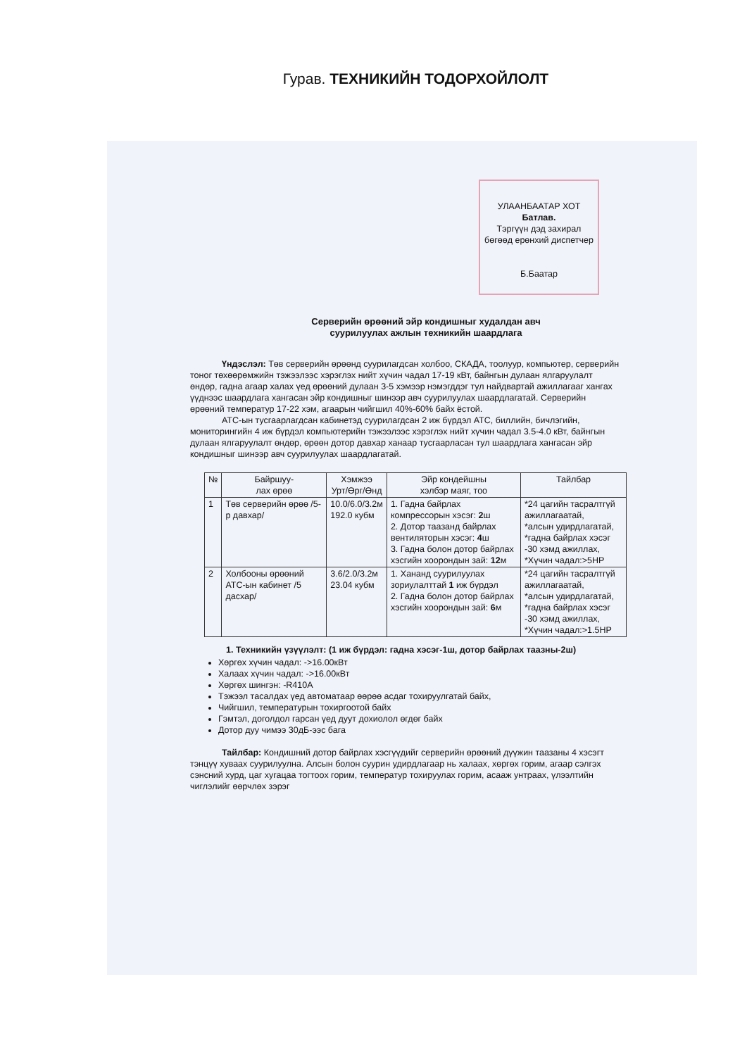Гурав. ТЕХНИКИЙН ТОДОРХОЙЛОЛТ
УЛААНБААТАР ХОТ
Батлав.
Тэргүүн дэд захирал
бөгөөд ерөнхий диспетчер
Б.Баатар
Серверийн өрөөний эйр кондишныг худалдан авч
суурилуулах ажлын техникийн шаардлага
Үндэслэл: Төв серверийн өрөөнд суурилагдсан холбоо, СКАДА, тоолуур, компьютер, серверийн тоног төхөөрөмжийн тэжээлээс хэрэглэх нийт хүчин чадал 17-19 кВт, байнгын дулаан ялгаруулалт өндөр, гадна агаар халах үед өрөөний дулаан 3-5 хэмээр нэмэгддэг тул найдвартай ажиллагааг хангах үүднээс шаардлага хангасан эйр кондишныг шинээр авч суурилуулах шаардлагатай. Серверийн өрөөний температур 17-22 хэм, агаарын чийгшил 40%-60% байх ёстой.
АТС-ын тусгаарлагдсан кабинетэд суурилагдсан 2 иж бүрдэл АТС, биллийн, бичлэгийн, мониторингийн 4 иж бүрдэл компьютерийн тэжээлээс хэрэглэх нийт хүчин чадал 3.5-4.0 кВт, байнгын дулаан ялгаруулалт өндөр, өрөөн дотор давхар ханаар тусгаарласан тул шаардлага хангасан эйр кондишныг шинээр авч суурилуулах шаардлагатай.
| № | Байршуу- лах өрөө | Хэмжээ Урт/Өрг/Өнд | Эйр кондейшны хэлбэр маяг, тоо | Тайлбар |
| --- | --- | --- | --- | --- |
| 1 | Төв серверийн өрөө /5-р давхар/ | 10.0/6.0/3.2м 192.0 кубм | 1. Гадна байрлах компрессорын хэсэг: 2 ш 2. Дотор таазанд байрлах вентиляторын хэсэг: 4 ш 3. Гадна болон дотор байрлах хэсгийн хоорондын зай: 12 м | *24 цагийн тасралтгүй ажиллагаатай, *алсын удирдлагатай, *гадна байрлах хэсэг -30 хэмд ажиллах, *Хүчин чадал:>5HP |
| 2 | Холбооны өрөөний АТС-ын кабинет /5 дасхар/ | 3.6/2.0/3.2м 23.04 кубм | 1. Хананд суурилуулах зориулалттай 1 иж бүрдэл 2. Гадна болон дотор байрлах хэсгийн хоорондын зай: 6 м | *24 цагийн тасралтгүй ажиллагаатай, *алсын удирдлагатай, *гадна байрлах хэсэг -30 хэмд ажиллах, *Хүчин чадал:>1.5HP |
1. Техникийн үзүүлэлт: (1 иж бүрдэл: гадна хэсэг-1ш, дотор байрлах таазны-2ш)
Хөргөх хүчин чадал: ->16.00кВт
Халаах хүчин чадал: ->16.00кВт
Хөргөх шингэн: -R410A
Тэжээл тасалдах үед автоматаар өөрөө асдаг тохируулгатай байх,
Чийгшил, температурын тохиргоотой байх
Гэмтэл, доголдол гарсан үед дуут дохиолол өгдөг байх
Дотор дуу чимээ 30дБ-ээс бага
Тайлбар: Кондишний дотор байрлах хэсгүүдийг серверийн өрөөний дүүжин таазаны 4 хэсэгт тэнцүү хуваах суурилуулна. Алсын болон суурин удирдлагаар нь халаах, хөргөх горим, агаар сэлгэх сэнсний хурд, цаг хугацаа тогтоох горим, температур тохируулах горим, асааж унтраах, үлээлтийн чиглэлийг өөрчлөх зэрэг